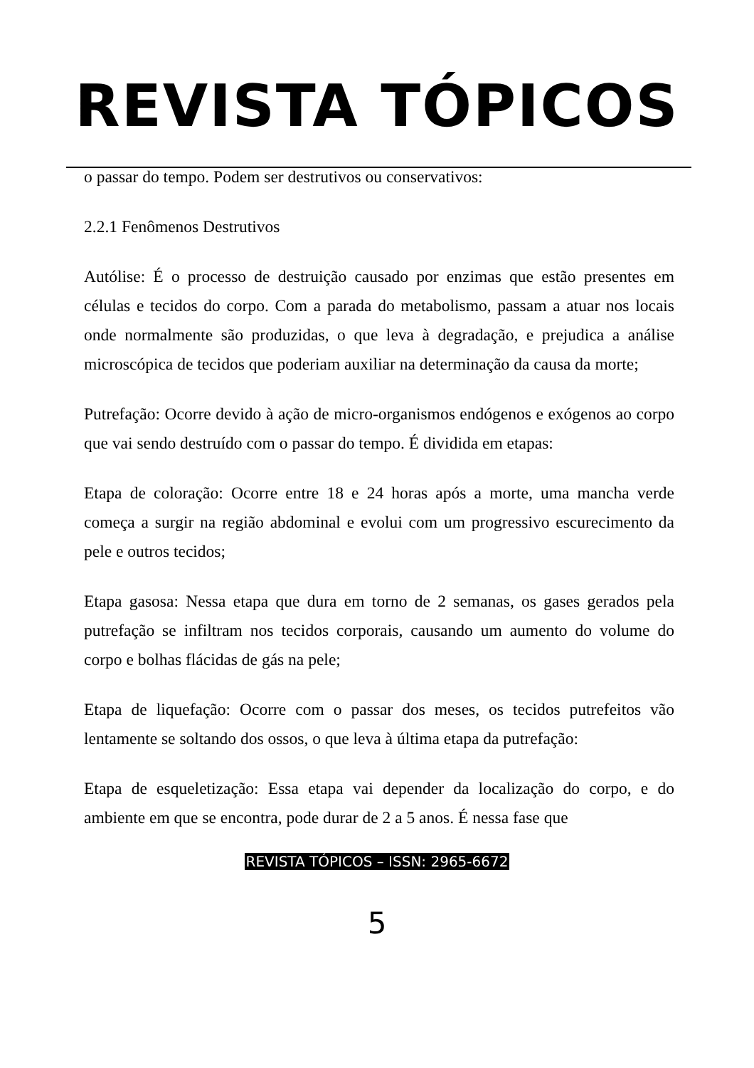REVISTA TÓPICOS
o passar do tempo. Podem ser destrutivos ou conservativos:
2.2.1 Fenômenos Destrutivos
Autólise: É o processo de destruição causado por enzimas que estão presentes em células e tecidos do corpo. Com a parada do metabolismo, passam a atuar nos locais onde normalmente são produzidas, o que leva à degradação, e prejudica a análise microscópica de tecidos que poderiam auxiliar na determinação da causa da morte;
Putrefação: Ocorre devido à ação de micro-organismos endógenos e exógenos ao corpo que vai sendo destruído com o passar do tempo. É dividida em etapas:
Etapa de coloração: Ocorre entre 18 e 24 horas após a morte, uma mancha verde começa a surgir na região abdominal e evolui com um progressivo escurecimento da pele e outros tecidos;
Etapa gasosa: Nessa etapa que dura em torno de 2 semanas, os gases gerados pela putrefação se infiltram nos tecidos corporais, causando um aumento do volume do corpo e bolhas flácidas de gás na pele;
Etapa de liquefação: Ocorre com o passar dos meses, os tecidos putrefeitos vão lentamente se soltando dos ossos, o que leva à última etapa da putrefação:
Etapa de esqueletização: Essa etapa vai depender da localização do corpo, e do ambiente em que se encontra, pode durar de 2 a 5 anos. É nessa fase que
REVISTA TÓPICOS – ISSN: 2965-6672
5